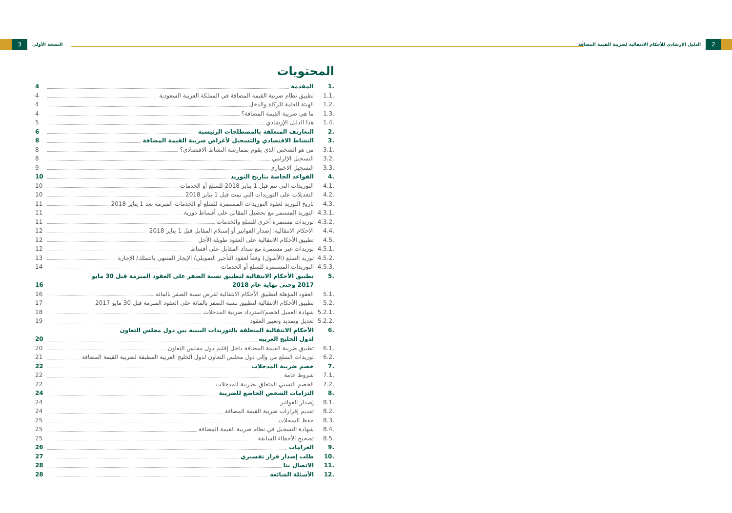2
الدليل الإرشادي للأحكام الانتقالية لضريبة القيمة المضافة
النسخة الأولى
3
المحتويات
.1 المقدمة 4
.1.1 تطبيق نظام ضريبة القيمة المضافة في المملكة العربية السعودية 4
.1.2 الهيئة العامة للزكاة والدخل 4
.1.3 ما هي ضريبة القيمة المضافة؟ 4
.1.4 هذا الدليل الإرشادي 5
.2 التعاريف المتعلقة بالمصطلحات الرئيسية 6
.3 النشاط الاقتصادي والتسجيل لأغراض ضريبة القيمة المضافة 8
.3.1 من هو الشخص الذي يقوم بممارسة النشاط الاقتصادي؟ 8
.3.2 التسجيل الإلزامي 8
.3.3 التسجيل الاختياري 9
.4 القواعد الخاصة بتاريخ التوريد 10
.4.1 التوريدات التي تتم قبل 1 يناير 2018 للسلع أو الخدمات 10
.4.2 التعديلات على التوريدات التي تمت قبل 1 يناير 2018 10
.4.3 تاريخ التوريد لعقود التوريدات المستمرة للسلع أو الخدمات المبرمة بعد 1 يناير 2018 11
.4.3.1 التوريد المستمر مع تحصيل المقابل على أقساط دورية 11
.4.3.2 توريدات مستمرة أخرى للسلع والخدمات 11
.4.4 الأحكام الانتقالية: إصدار الفواتير أو إستلام المقابل قبل 1 يناير 2018 12
.4.5 تطبيق الأحكام الانتقالية على العقود طويلة الأجل 12
.4.5.1 توريدات غير مستمرة مع سداد المقابل على أقساط 12
.4.5.2 توريد السلع (الأصول) وفقاً لعقود التأجير التمويلي/ الإيجار المنتهي بالتملك/ الإجارة 13
.4.5.3 التوريدات المستمرة للسلع أو الخدمات 14
.5 تطبيق الأحكام الانتقالية لتطبيق نسبة الصفر على العقود المبرمة قبل 30 مايو
2017 وحتى نهاية عام 2018 16
.5.1 العقود المؤهلة لتطبيق الأحكام الانتقالية لفرض نسبة الصفر بالمائه 16
.5.2 تطبيق الأحكام الانتقالية لتطبيق نسبة الصفر بالمائة على العقود المبرمة قبل 30 مايو 2017 17
.5.2.1 شهادة العميل لخصم/استرداد ضريبة المدخلات 18
.5.2.2 تعديل وتمديد وتغيير العقود 19
.6 الأحكام الانتقالية المتعلقة بالتوريدات البينية بين دول مجلس التعاون
لدول الخليج العربيه 20
.6.1 تطبيق ضريبة القيمة المضافة داخل إقليم دول مجلس التعاون 20
.6.2 توريدات السلع من وإلى دول مجلس التعاون لدول الخليج العربية المطبقة لضريبة القيمة المضافة 21
.7 خصم ضريبة المدخلات 22
.7.1 شروط عامة 22
.7.2 الخصم النسبي المتعلق بضريبة المدخلات 22
.8 التزامات الشخص الخاضع للضريبة 24
.8.1 إصدار الفواتير 24
.8.2 تقديم إقرارات ضريبة القيمة المضافة 24
.8.3 حفظ السجلات 25
.8.4 شهادة التسجيل في نظام ضريبة القيمة المضافة 25
.8.5 تصحيح الأخطاء السابقة 25
.9 الغرامات 26
.10 طلب إصدار قرار تفسيري 27
.11 الاتصال بنا 28
.12 الأسئلة الشائعة 28